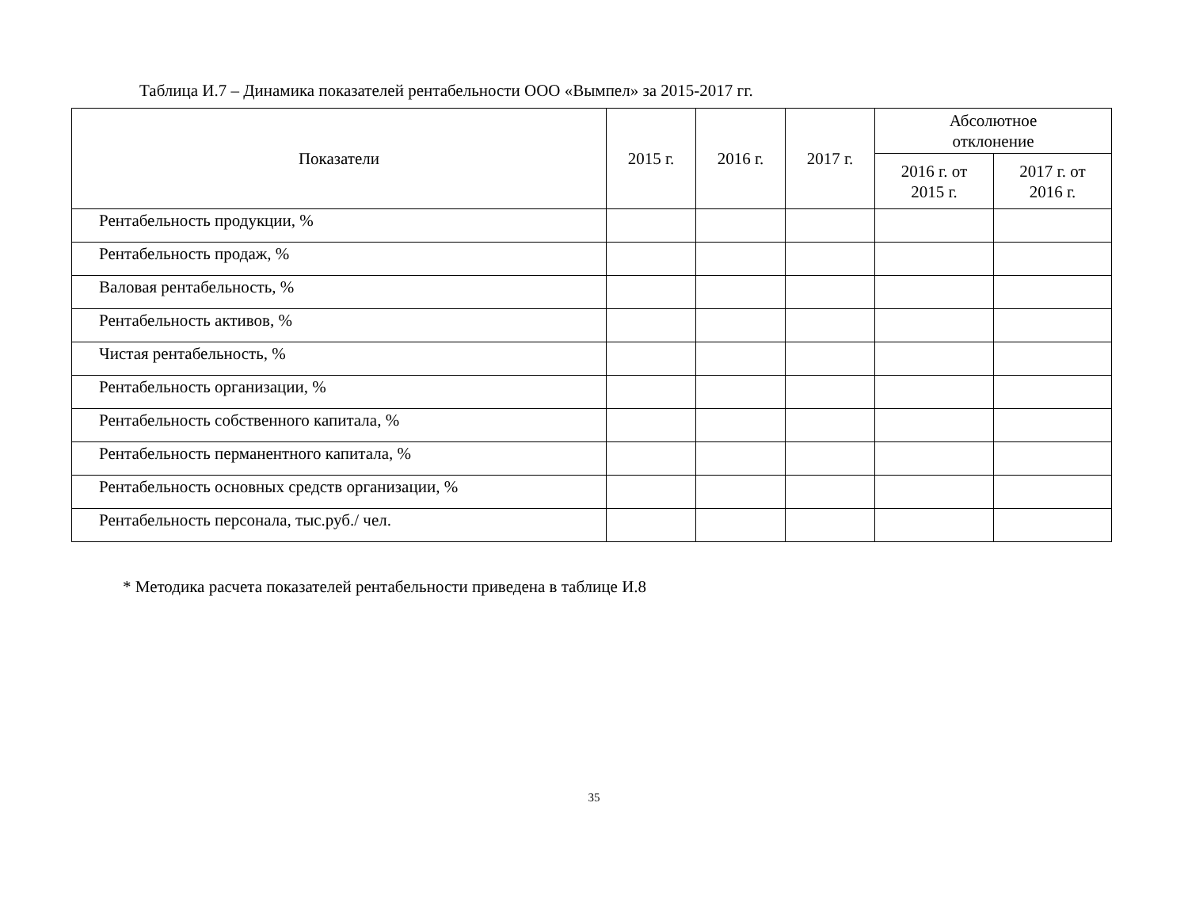Таблица И.7 – Динамика показателей рентабельности ООО «Вымпел» за 2015-2017 гг.
| Показатели | 2015 г. | 2016 г. | 2017 г. | Абсолютное отклонение | |
| --- | --- | --- | --- | --- | --- |
| | | | | 2016 г. от 2015 г. | 2017 г. от 2016 г. |
| Рентабельность продукции, % | | | | | |
| Рентабельность продаж, % | | | | | |
| Валовая рентабельность, % | | | | | |
| Рентабельность активов, % | | | | | |
| Чистая рентабельность, % | | | | | |
| Рентабельность организации, % | | | | | |
| Рентабельность собственного капитала, % | | | | | |
| Рентабельность перманентного капитала, % | | | | | |
| Рентабельность основных средств организации, % | | | | | |
| Рентабельность персонала, тыс.руб./ чел. | | | | | |
* Методика расчета показателей рентабельности приведена в таблице И.8
35